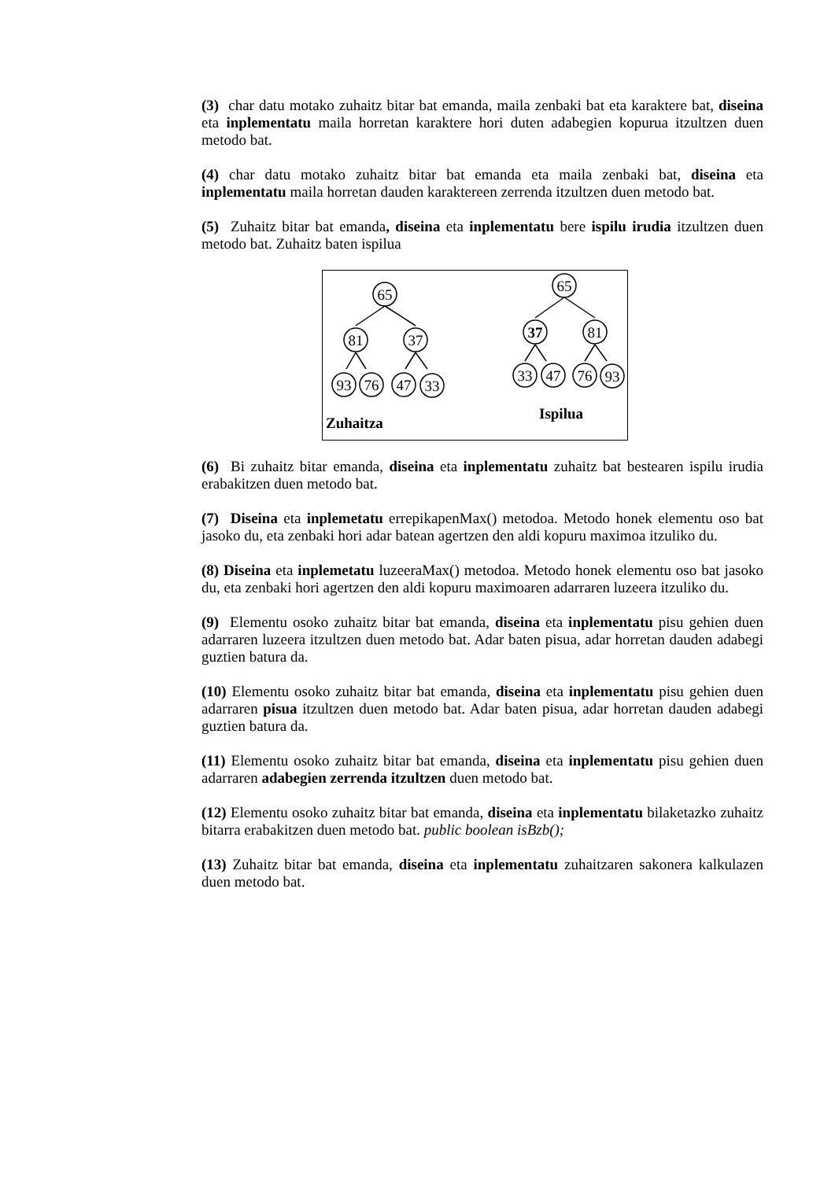(3) char datu motako zuhaitz bitar bat emanda, maila zenbaki bat eta karaktere bat, diseina eta inplementatu maila horretan karaktere hori duten adabegien kopurua itzultzen duen metodo bat.
(4) char datu motako zuhaitz bitar bat emanda eta maila zenbaki bat, diseina eta inplementatu maila horretan dauden karaktereen zerrenda itzultzen duen metodo bat.
(5) Zuhaitz bitar bat emanda, diseina eta inplementatu bere ispilu irudia itzultzen duen metodo bat. Zuhaitz baten ispilua
65
81
37
93
76
47
33
65
37
81
33
47
76
93
Zuhaitza
Ispilua
(6) Bi zuhaitz bitar emanda, diseina eta inplementatu zuhaitz bat bestearen ispilu irudia erabakitzen duen metodo bat.
(7) Diseina eta inplemetatu errepikapenMax() metodoa. Metodo honek elementu oso bat jasoko du, eta zenbaki hori adar batean agertzen den aldi kopuru maximoa itzuliko du.
(8) Diseina eta inplemetatu luzeeraMax() metodoa. Metodo honek elementu oso bat jasoko du, eta zenbaki hori agertzen den aldi kopuru maximoaren adarraren luzeera itzuliko du.
(9) Elementu osoko zuhaitz bitar bat emanda, diseina eta inplementatu pisu gehien duen adarraren luzeera itzultzen duen metodo bat. Adar baten pisua, adar horretan dauden adabegi guztien batura da.
(10) Elementu osoko zuhaitz bitar bat emanda, diseina eta inplementatu pisu gehien duen adarraren pisua itzultzen duen metodo bat. Adar baten pisua, adar horretan dauden adabegi guztien batura da.
(11) Elementu osoko zuhaitz bitar bat emanda, diseina eta inplementatu pisu gehien duen adarraren adabegien zerrenda itzultzen duen metodo bat.
(12) Elementu osoko zuhaitz bitar bat emanda, diseina eta inplementatu bilaketazko zuhaitz bitarra erabakitzen duen metodo bat. public boolean isBzb();
(13) Zuhaitz bitar bat emanda, diseina eta inplementatu zuhaitzaren sakonera kalkulazen duen metodo bat.